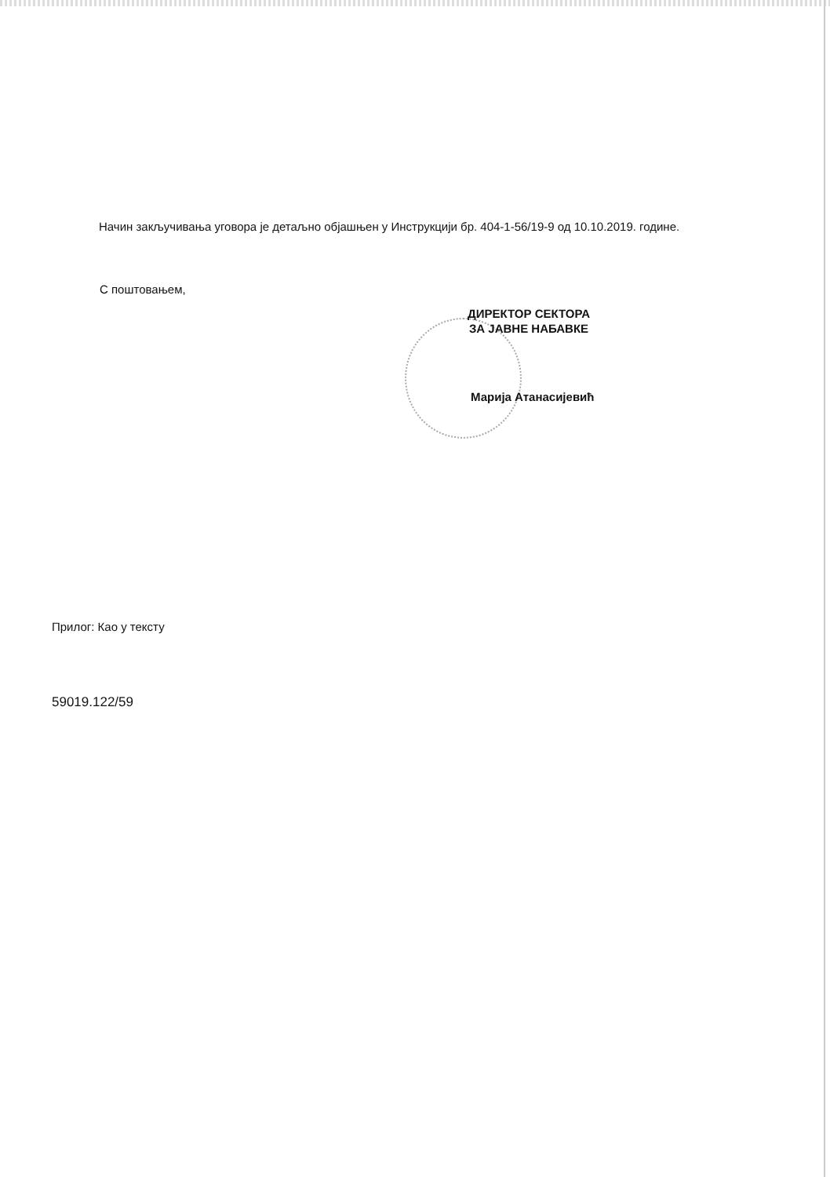Начин закључивања уговора је детаљно објашњен у Инструкцији бр. 404-1-56/19-9 од 10.10.2019. године.
С поштовањем,
ДИРЕКТОР СЕКТОРА
ЗА ЈАВНЕ НАБАВКЕ
Марија Атанасијевић
Прилог: Као у тексту
59019.122/59